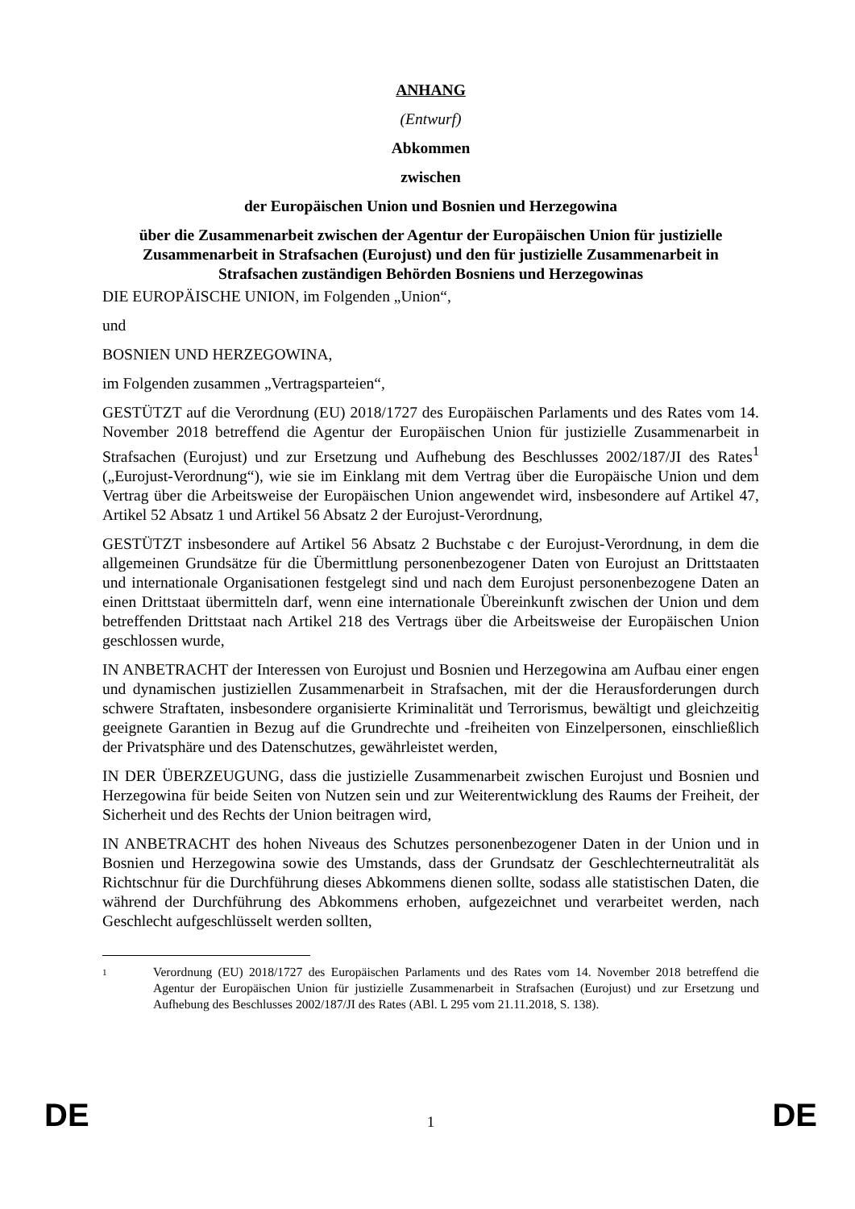ANHANG
(Entwurf)
Abkommen
zwischen
der Europäischen Union und Bosnien und Herzegowina
über die Zusammenarbeit zwischen der Agentur der Europäischen Union für justizielle Zusammenarbeit in Strafsachen (Eurojust) und den für justizielle Zusammenarbeit in Strafsachen zuständigen Behörden Bosniens und Herzegowinas
DIE EUROPÄISCHE UNION, im Folgenden „Union“,
und
BOSNIEN UND HERZEGOWINA,
im Folgenden zusammen „Vertragsparteien“,
GESTÜTZT auf die Verordnung (EU) 2018/1727 des Europäischen Parlaments und des Rates vom 14. November 2018 betreffend die Agentur der Europäischen Union für justizielle Zusammenarbeit in Strafsachen (Eurojust) und zur Ersetzung und Aufhebung des Beschlusses 2002/187/JI des Rates<sup>1</sup> („Eurojust-Verordnung“), wie sie im Einklang mit dem Vertrag über die Europäische Union und dem Vertrag über die Arbeitsweise der Europäischen Union angewendet wird, insbesondere auf Artikel 47, Artikel 52 Absatz 1 und Artikel 56 Absatz 2 der Eurojust-Verordnung,
GESTÜTZT insbesondere auf Artikel 56 Absatz 2 Buchstabe c der Eurojust-Verordnung, in dem die allgemeinen Grundsätze für die Übermittlung personenbezogener Daten von Eurojust an Drittstaaten und internationale Organisationen festgelegt sind und nach dem Eurojust personenbezogene Daten an einen Drittstaat übermitteln darf, wenn eine internationale Übereinkunft zwischen der Union und dem betreffenden Drittstaat nach Artikel 218 des Vertrags über die Arbeitsweise der Europäischen Union geschlossen wurde,
IN ANBETRACHT der Interessen von Eurojust und Bosnien und Herzegowina am Aufbau einer engen und dynamischen justiziellen Zusammenarbeit in Strafsachen, mit der die Herausforderungen durch schwere Straftaten, insbesondere organisierte Kriminalität und Terrorismus, bewältigt und gleichzeitig geeignete Garantien in Bezug auf die Grundrechte und -freiheiten von Einzelpersonen, einschließlich der Privatsphäre und des Datenschutzes, gewährleistet werden,
IN DER ÜBERZEUGUNG, dass die justizielle Zusammenarbeit zwischen Eurojust und Bosnien und Herzegowina für beide Seiten von Nutzen sein und zur Weiterentwicklung des Raums der Freiheit, der Sicherheit und des Rechts der Union beitragen wird,
IN ANBETRACHT des hohen Niveaus des Schutzes personenbezogener Daten in der Union und in Bosnien und Herzegowina sowie des Umstands, dass der Grundsatz der Geschlechterneutralität als Richtschnur für die Durchführung dieses Abkommens dienen sollte, sodass alle statistischen Daten, die während der Durchführung des Abkommens erhoben, aufgezeichnet und verarbeitet werden, nach Geschlecht aufgeschlüsselt werden sollten,
1 Verordnung (EU) 2018/1727 des Europäischen Parlaments und des Rates vom 14. November 2018 betreffend die Agentur der Europäischen Union für justizielle Zusammenarbeit in Strafsachen (Eurojust) und zur Ersetzung und Aufhebung des Beschlusses 2002/187/JI des Rates (ABl. L 295 vom 21.11.2018, S. 138).
DE 1 DE